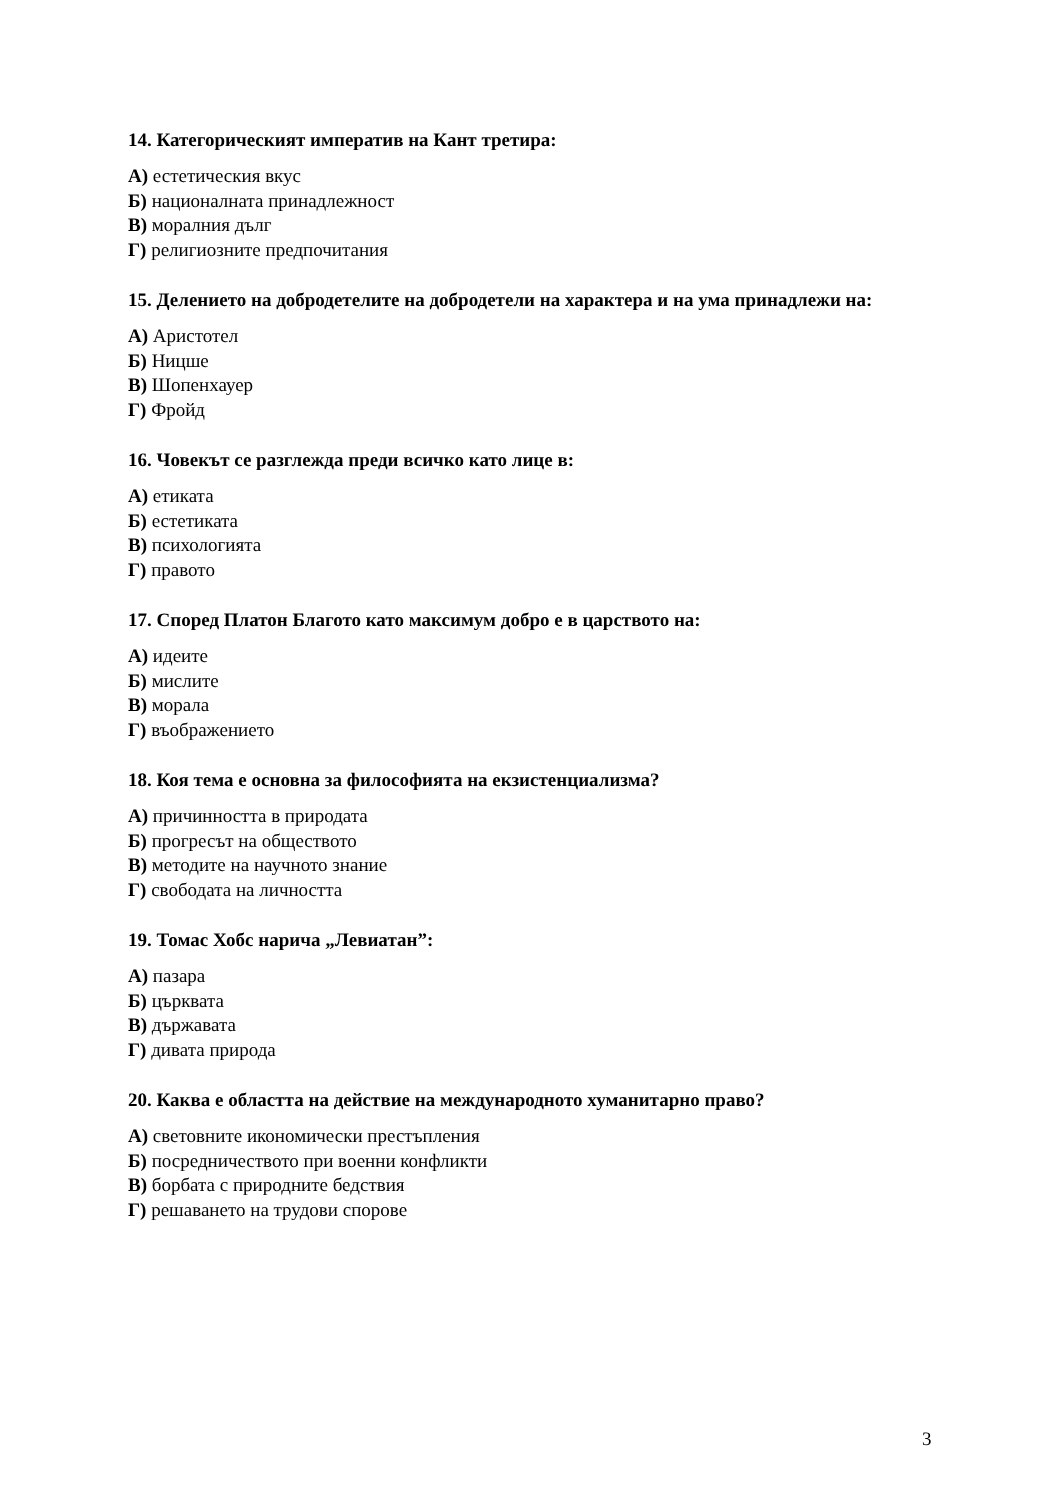14. Категорическият императив на Кант третира:
А) естетическия вкус
Б) националната принадлежност
В) моралния дълг
Г) религиозните предпочитания
15. Делението на добродетелите на добродетели на характера и на ума принадлежи на:
А) Аристотел
Б) Ницше
В) Шопенхауер
Г) Фройд
16. Човекът се разглежда преди всичко като лице в:
А) етиката
Б) естетиката
В) психологията
Г) правото
17. Според Платон Благото като максимум добро е в царството на:
А) идеите
Б) мислите
В) морала
Г) въображението
18. Коя тема е основна за философията на екзистенциализма?
А) причинността в природата
Б) прогресът на обществото
В) методите на научното знание
Г) свободата на личността
19. Томас Хобс нарича „Левиатан”:
А) пазара
Б) църквата
В) държавата
Г) дивата природа
20. Каква е областта на действие на международното хуманитарно право?
А) световните икономически престъпления
Б) посредничеството при военни конфликти
В) борбата с природните бедствия
Г) решаването на трудови спорове
3